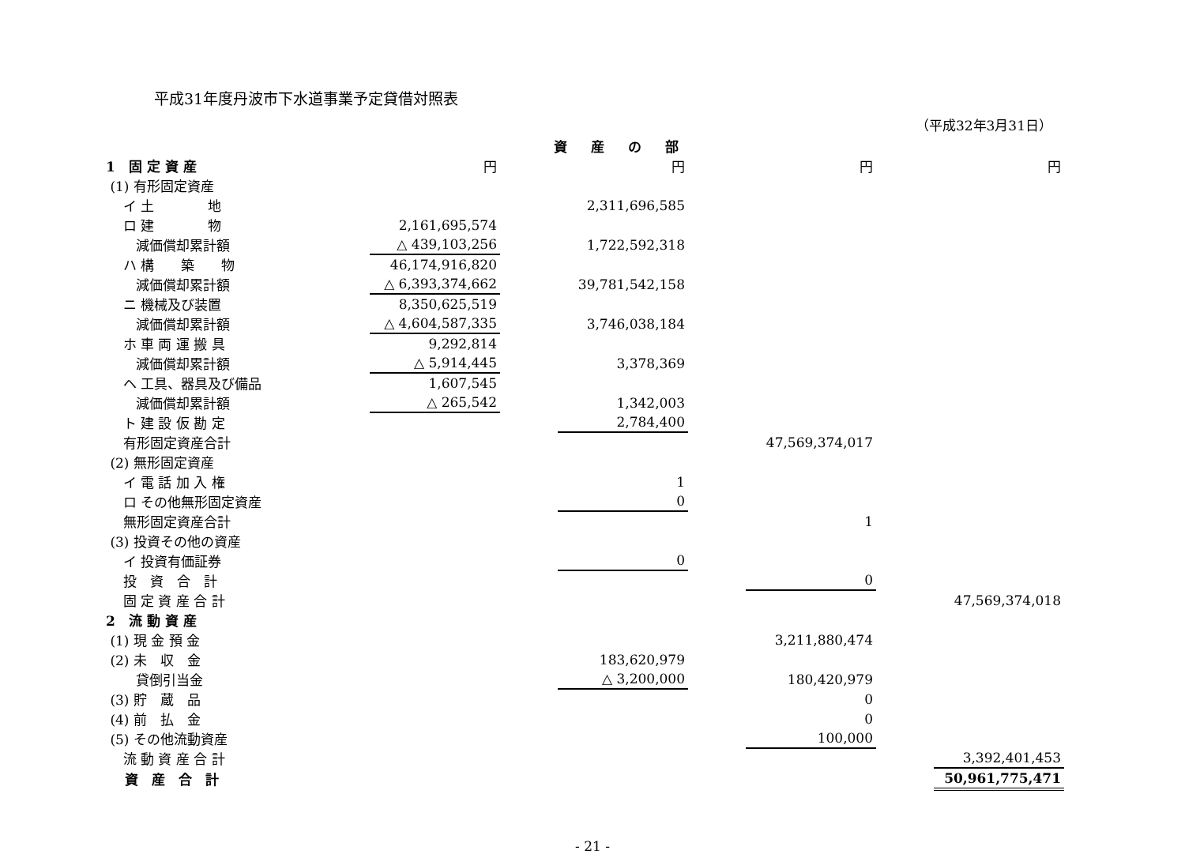平成31年度丹波市下水道事業予定貸借対照表
（平成32年3月31日）
資産の部
| 1 固 定 資 産 | 円 | | 円 | | 円 | | 円 |
| (1) 有形固定資産 | | | | | | | |
| イ 土 地 | | | 2,311,696,585 | | | | |
| ロ 建 物 | 2,161,695,574 | | | | | | |
| 減価償却累計額 | △ 439,103,256 | | 1,722,592,318 | | | | |
| ハ 構 築 物 | 46,174,916,820 | | | | | | |
| 減価償却累計額 | △ 6,393,374,662 | | 39,781,542,158 | | | | |
| ニ 機械及び装置 | 8,350,625,519 | | | | | | |
| 減価償却累計額 | △ 4,604,587,335 | | 3,746,038,184 | | | | |
| ホ 車 両 運 搬 具 | 9,292,814 | | | | | | |
| 減価償却累計額 | △ 5,914,445 | | 3,378,369 | | | | |
| ヘ 工具、器具及び備品 | 1,607,545 | | | | | | |
| 減価償却累計額 | △ 265,542 | | 1,342,003 | | | | |
| ト 建 設 仮 勘 定 | | | 2,784,400 | | | | |
| 有形固定資産合計 | | | | | 47,569,374,017 | | |
| (2) 無形固定資産 | | | | | | | |
| イ 電 話 加 入 権 | | | 1 | | | | |
| ロ その他無形固定資産 | | | 0 | | | | |
| 無形固定資産合計 | | | | | 1 | | |
| (3) 投資その他の資産 | | | | | | | |
| イ 投資有価証券 | | | 0 | | | | |
| 投 資 合 計 | | | | | 0 | | |
| 固 定 資 産 合 計 | | | | | | | 47,569,374,018 |
| 2 流 動 資 産 | | | | | | | |
| (1) 現 金 預 金 | | | | | 3,211,880,474 | | |
| (2) 未 収 金 | | | 183,620,979 | | | | |
| 貸倒引当金 | | | △ 3,200,000 | | 180,420,979 | | |
| (3) 貯 蔵 品 | | | | | 0 | | |
| (4) 前 払 金 | | | | | 0 | | |
| (5) その他流動資産 | | | | | 100,000 | | |
| 流 動 資 産 合 計 | | | | | | | 3,392,401,453 |
| 資 産 合 計 | | | | | | | 50,961,775,471 |
- 21 -